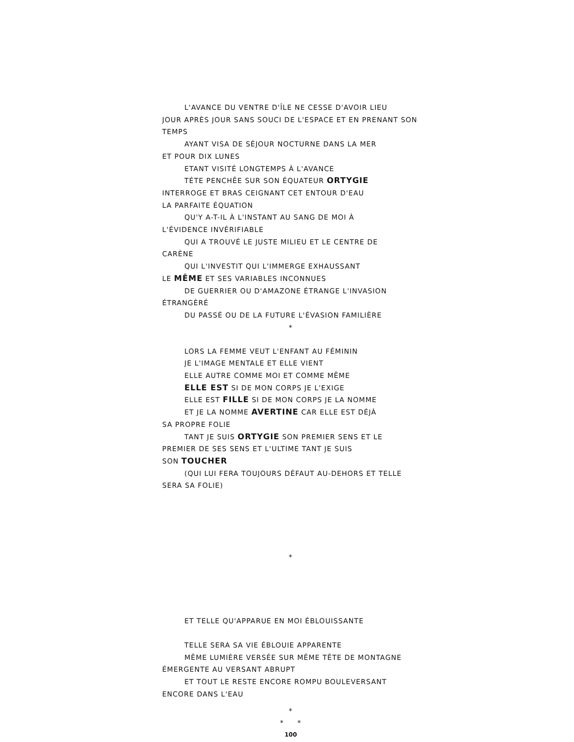L'AVANCE DU VENTRE D'ÎLE NE CESSE D'AVOIR LIEU
JOUR APRÈS JOUR SANS SOUCI DE L'ESPACE ET EN PRENANT SON TEMPS
AYANT VISA DE SÉJOUR NOCTURNE DANS LA MER
ET POUR DIX LUNES
ETANT VISITÉ LONGTEMPS À L'AVANCE
TÉTE PENCHÊE SUR SON ÉQUATEUR ORTYGIE
INTERROGE ET BRAS CEIGNANT CET ENTOUR D'EAU
LA PARFAITE ÉQUATION
QU'Y A-T-IL À L'INSTANT AU SANG DE MOI À
L'ÉVIDENCE INVÉRIFIABLE
QUI A TROUVÉ LE JUSTE MILIEU ET LE CENTRE DE
CARÈNE
QUI L'INVESTIT QUI L'IMMERGE EXHAUSSANT
LE MÊME ET SES VARIABLES INCONNUES
DE GUERRIER OU D'AMAZONE ÉTRANGE L'INVASION
ÉTRANGÈRÉ
DU PASSÉ OU DE LA FUTURE L'ÉVASION FAMILIÈRE
*
LORS LA FEMME VEUT L'ENFANT AU FÉMININ
JE L'IMAGE MENTALE ET ELLE VIENT
ELLE AUTRE COMME MOI ET COMME MÊME
ELLE EST SI DE MON CORPS JE L'EXIGE
ELLE EST FILLE SI DE MON CORPS JE LA NOMME
ET JE LA NOMME AVERTINE CAR ELLE EST DÉJÀ
SA PROPRE FOLIE
TANT JE SUIS ORTYGIE SON PREMIER SENS ET LE
PREMIER DE SES SENS ET L'ULTIME TANT JE SUIS
SON TOUCHER
(QUI LUI FERA TOUJOURS DÉFAUT AU-DEHORS ET TELLE
SERA SA FOLIE)
*
ET TELLE QU'APPARUE EN MOI ÉBLOUISSANTE
TELLE SERA SA VIE ÉBLOUIE APPARENTE
MÊME LUMIÈRE VERSÉE SUR MÊME TÊTE DE MONTAGNE
ÉMERGENTE AU VERSANT ABRUPT
ET TOUT LE RESTE ENCORE ROMPU BOULEVERSANT
ENCORE DANS L'EAU
*
* *
100